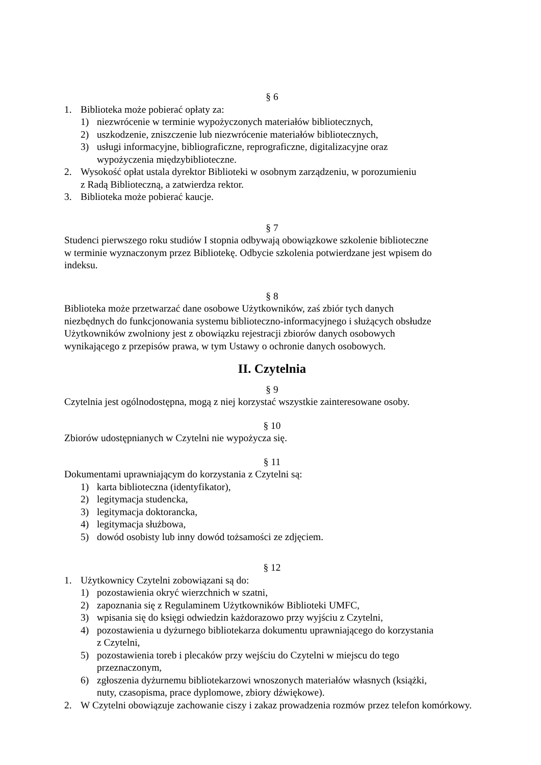§ 6
1. Biblioteka może pobierać opłaty za:
1) niezwrócenie w terminie wypożyczonych materiałów bibliotecznych,
2) uszkodzenie, zniszczenie lub niezwrócenie materiałów bibliotecznych,
3) usługi informacyjne, bibliograficzne, reprograficzne, digitalizacyjne oraz
wypożyczenia międzybiblioteczne.
2. Wysokość opłat ustala dyrektor Biblioteki w osobnym zarządzeniu, w porozumieniu
z Radą Biblioteczną, a zatwierdza rektor.
3. Biblioteka może pobierać kaucje.
§ 7
Studenci pierwszego roku studiów I stopnia odbywają obowiązkowe szkolenie biblioteczne
w terminie wyznaczonym przez Bibliotekę. Odbycie szkolenia potwierdzane jest wpisem do
indeksu.
§ 8
Biblioteka może przetwarzać dane osobowe Użytkowników, zaś zbiór tych danych
niezbędnych do funkcjonowania systemu biblioteczno-informacyjnego i służących obsłudze
Użytkowników zwolniony jest z obowiązku rejestracji zbiorów danych osobowych
wynikającego z przepisów prawa, w tym Ustawy o ochronie danych osobowych.
II. Czytelnia
§ 9
Czytelnia jest ogólnodostępna, mogą z niej korzystać wszystkie zainteresowane osoby.
§ 10
Zbiorów udostępnianych w Czytelni nie wypożycza się.
§ 11
Dokumentami uprawniającym do korzystania z Czytelni są:
1) karta biblioteczna (identyfikator),
2) legitymacja studencka,
3) legitymacja doktorancka,
4) legitymacja służbowa,
5) dowód osobisty lub inny dowód tożsamości ze zdjęciem.
§ 12
1. Użytkownicy Czytelni zobowiązani są do:
1) pozostawienia okryć wierzchnich w szatni,
2) zapoznania się z Regulaminem Użytkowników Biblioteki UMFC,
3) wpisania się do księgi odwiedzin każdorazowo przy wyjściu z Czytelni,
4) pozostawienia u dyżurnego bibliotekarza dokumentu uprawniającego do korzystania
z Czytelni,
5) pozostawienia toreb i plecaków przy wejściu do Czytelni w miejscu do tego
przeznaczonym,
6) zgłoszenia dyżurnemu bibliotekarzowi wnoszonych materiałów własnych (książki,
nuty, czasopisma, prace dyplomowe, zbiory dźwiękowe).
2. W Czytelni obowiązuje zachowanie ciszy i zakaz prowadzenia rozmów przez telefon komórkowy.